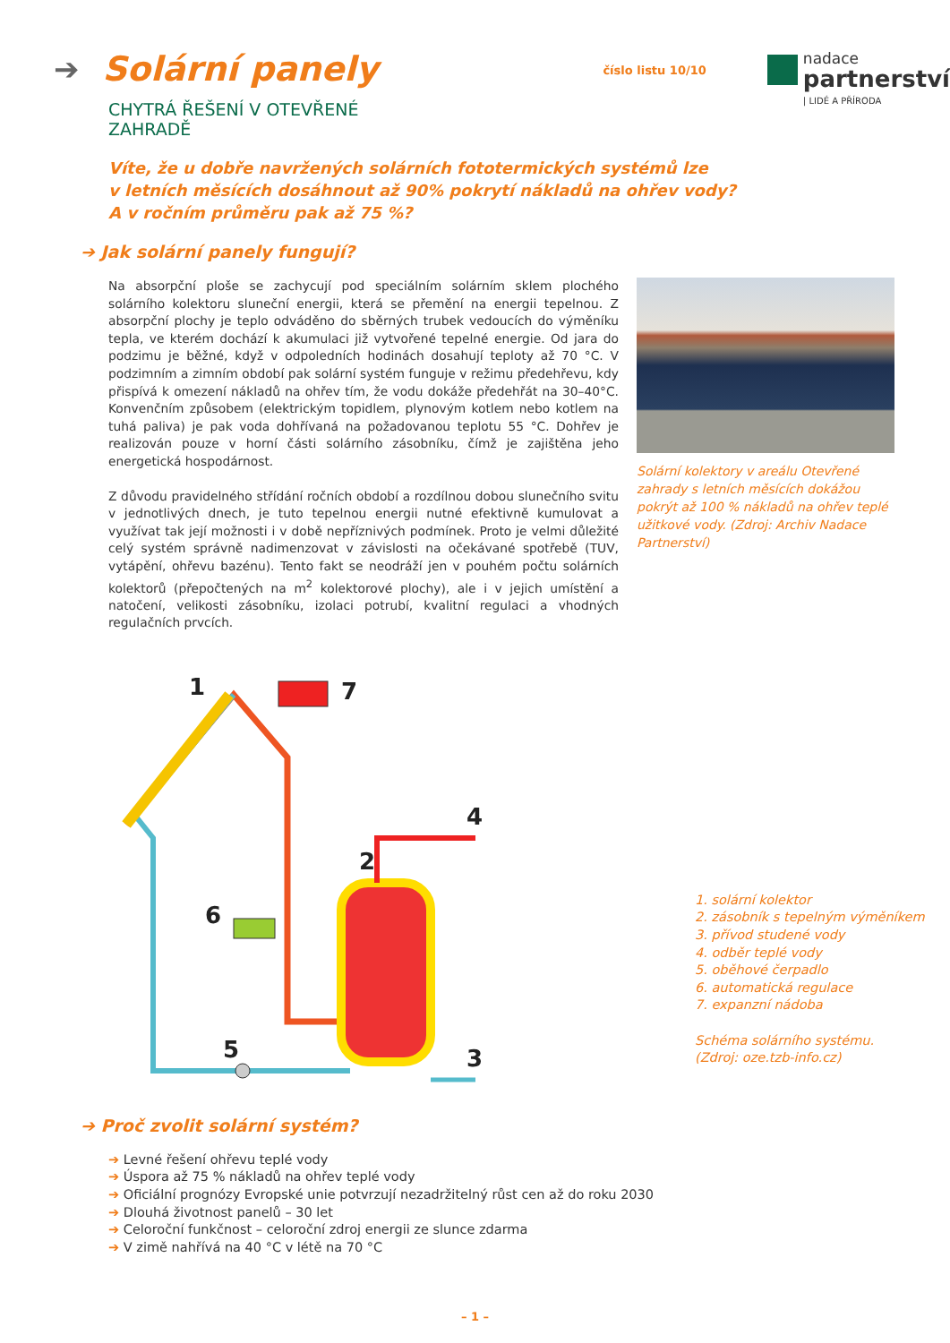➔ Solární panely
CHYTRÁ ŘEŠENÍ V OTEVŘENÉ ZAHRADĚ
číslo listu 10/10
nadace
partnerství
| LIDÉ A PŘÍRODA
Víte, že u dobře navržených solárních fototermických systémů lze
v letních měsících dosáhnout až 90% pokrytí nákladů na ohřev vody?
A v ročním průměru pak až 75 %?
➔ Jak solární panely fungují?
Na absorpční ploše se zachycují pod speciálním solárním sklem plochého solárního kolektoru sluneční energii, která se přemění na energii tepelnou. Z absorpční plochy je teplo odváděno do sběrných trubek vedoucích do výměníku tepla, ve kterém dochází k akumulaci již vytvořené tepelné energie. Od jara do podzimu je běžné, když v odpoledních hodinách dosahují teploty až 70 °C. V podzimním a zimním období pak solární systém funguje v režimu předehřevu, kdy přispívá k omezení nákladů na ohřev tím, že vodu dokáže předehřát na 30–40°C. Konvenčním způsobem (elektrickým topidlem, plynovým kotlem nebo kotlem na tuhá paliva) je pak voda dohřívaná na požadovanou teplotu 55 °C. Dohřev je realizován pouze v horní části solárního zásobníku, čímž je zajištěna jeho energetická hospodárnost.
Z důvodu pravidelného střídání ročních období a rozdílnou dobou slunečního svitu v jednotlivých dnech, je tuto tepelnou energii nutné efektivně kumulovat a využívat tak její možnosti i v době nepříznivých podmínek. Proto je velmi důležité celý systém správně nadimenzovat v závislosti na očekávané spotřebě (TUV, vytápění, ohřevu bazénu). Tento fakt se neodráží jen v pouhém počtu solárních kolektorů (přepočtených na m<sup>2</sup> kolektorové plochy), ale i v jejich umístění a natočení, velikosti zásobníku, izolaci potrubí, kvalitní regulaci a vhodných regulačních prvcích.
Solární kolektory v areálu Otevřené zahrady s letních měsících dokážou pokrýt až 100 % nákladů na ohřev teplé užitkové vody. (Zdroj: Archiv Nadace Partnerství)
1
7
2
4
6
5
3
1. solární kolektor
2. zásobník s tepelným výměníkem
3. přívod studené vody
4. odběr teplé vody
5. oběhové čerpadlo
6. automatická regulace
7. expanzní nádoba
Schéma solárního systému.
(Zdroj: oze.tzb-info.cz)
➔ Proč zvolit solární systém?
➔ Levné řešení ohřevu teplé vody
➔ Úspora až 75 % nákladů na ohřev teplé vody
➔ Oficiální prognózy Evropské unie potvrzují nezadržitelný růst cen až do roku 2030
➔ Dlouhá životnost panelů – 30 let
➔ Celoroční funkčnost – celoroční zdroj energii ze slunce zdarma
➔ V zimě nahřívá na 40 °C v létě na 70 °C
– 1 –